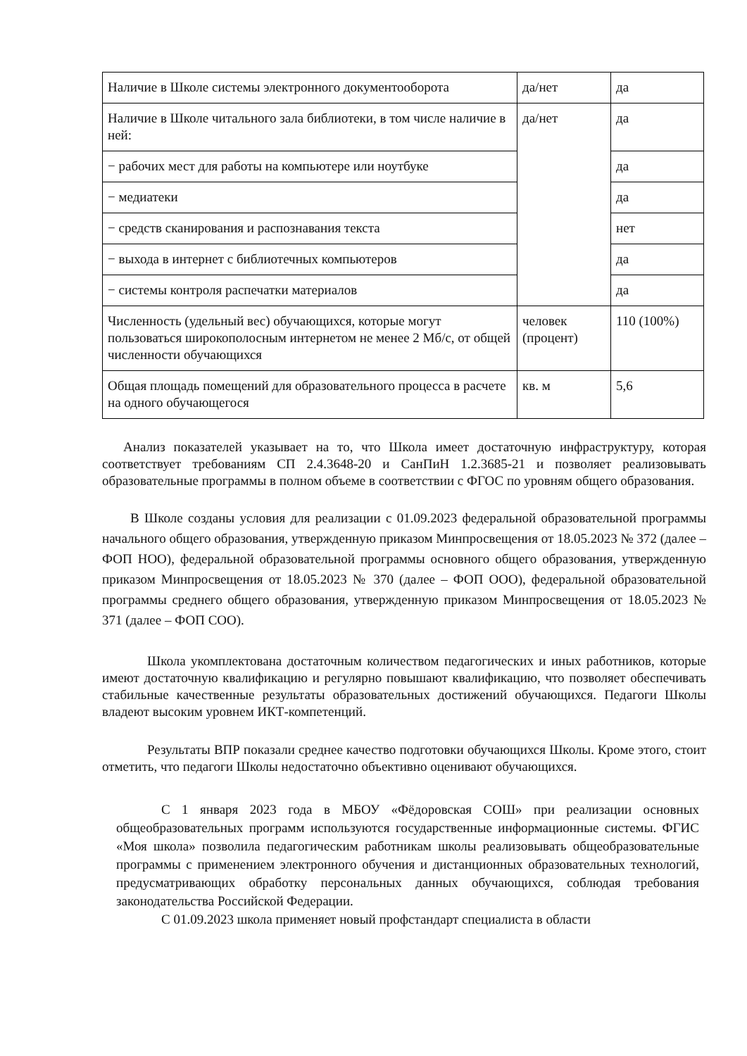| Наличие в Школе системы электронного документооборота | да/нет | да |
| Наличие в Школе читального зала библиотеки, в том числе наличие в ней: | да/нет | да |
| − рабочих мест для работы на компьютере или ноутбуке | | да |
| − медиатеки | | да |
| − средств сканирования и распознавания текста | | нет |
| − выхода в интернет с библиотечных компьютеров | | да |
| − системы контроля распечатки материалов | | да |
| Численность (удельный вес) обучающихся, которые могут пользоваться широкополосным интернетом не менее 2 Мб/с, от общей численности обучающихся | человек (процент) | 110 (100%) |
| Общая площадь помещений для образовательного процесса в расчете на одного обучающегося | кв. м | 5,6 |
Анализ показателей указывает на то, что Школа имеет достаточную инфраструктуру, которая соответствует требованиям СП 2.4.3648-20 и СанПиН 1.2.3685-21 и позволяет реализовывать образовательные программы в полном объеме в соответствии с ФГОС по уровням общего образования.
В Школе созданы условия для реализации с 01.09.2023 федеральной образовательной программы начального общего образования, утвержденную приказом Минпросвещения от 18.05.2023 № 372 (далее – ФОП НОО), федеральной образовательной программы основного общего образования, утвержденную приказом Минпросвещения от 18.05.2023 № 370 (далее – ФОП ООО), федеральной образовательной программы среднего общего образования, утвержденную приказом Минпросвещения от 18.05.2023 № 371 (далее – ФОП СОО).
Школа укомплектована достаточным количеством педагогических и иных работников, которые имеют достаточную квалификацию и регулярно повышают квалификацию, что позволяет обеспечивать стабильные качественные результаты образовательных достижений обучающихся. Педагоги Школы владеют высоким уровнем ИКТ-компетенций.
Результаты ВПР показали среднее качество подготовки обучающихся Школы. Кроме этого, стоит отметить, что педагоги Школы недостаточно объективно оценивают обучающихся.
С 1 января 2023 года в МБОУ «Фёдоровская СОШ» при реализации основных общеобразовательных программ используются государственные информационные системы. ФГИС «Моя школа» позволила педагогическим работникам школы реализовывать общеобразовательные программы с применением электронного обучения и дистанционных образовательных технологий, предусматривающих обработку персональных данных обучающихся, соблюдая требования законодательства Российской Федерации.
С 01.09.2023 школа применяет новый профстандарт специалиста в области